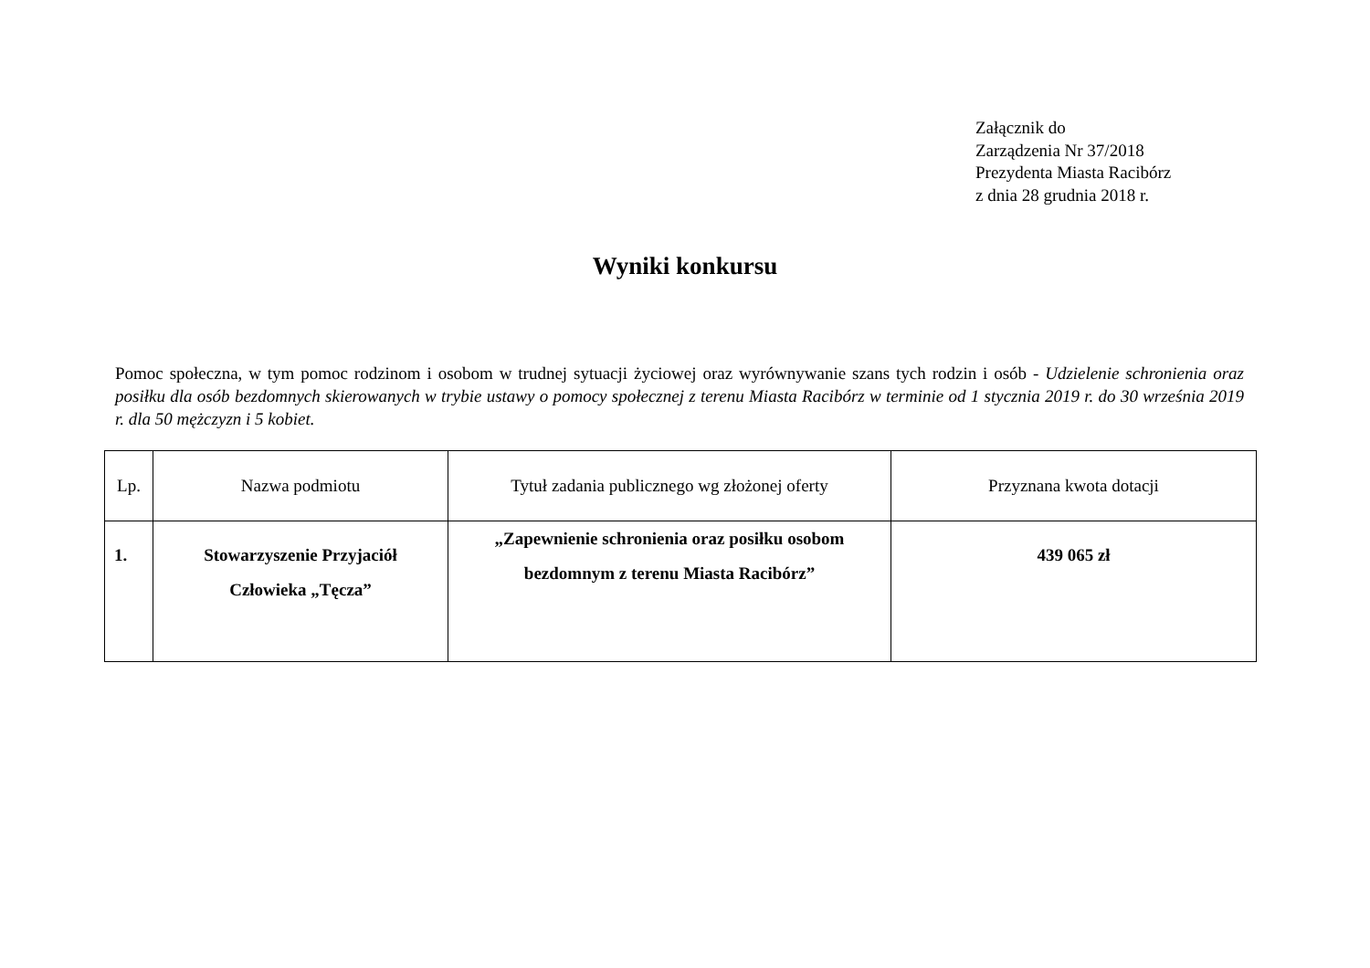Załącznik do
Zarządzenia Nr 37/2018
Prezydenta Miasta Racibórz
z dnia 28 grudnia 2018 r.
Wyniki konkursu
Pomoc społeczna, w tym pomoc rodzinom i osobom w trudnej sytuacji życiowej oraz wyrównywanie szans tych rodzin i osób - Udzielenie schronienia oraz posiłku dla osób bezdomnych skierowanych w trybie ustawy o pomocy społecznej z terenu Miasta Racibórz w terminie od 1 stycznia 2019 r. do 30 września 2019 r. dla 50 mężczyzn i 5 kobiet.
| Lp. | Nazwa podmiotu | Tytuł zadania publicznego wg złożonej oferty | Przyznana kwota dotacji |
| --- | --- | --- | --- |
| 1. | Stowarzyszenie Przyjaciół Człowieka „Tęcza” | „Zapewnienie schronienia oraz posiłku osobom bezdomnym z terenu Miasta Racibórz” | 439 065 zł |